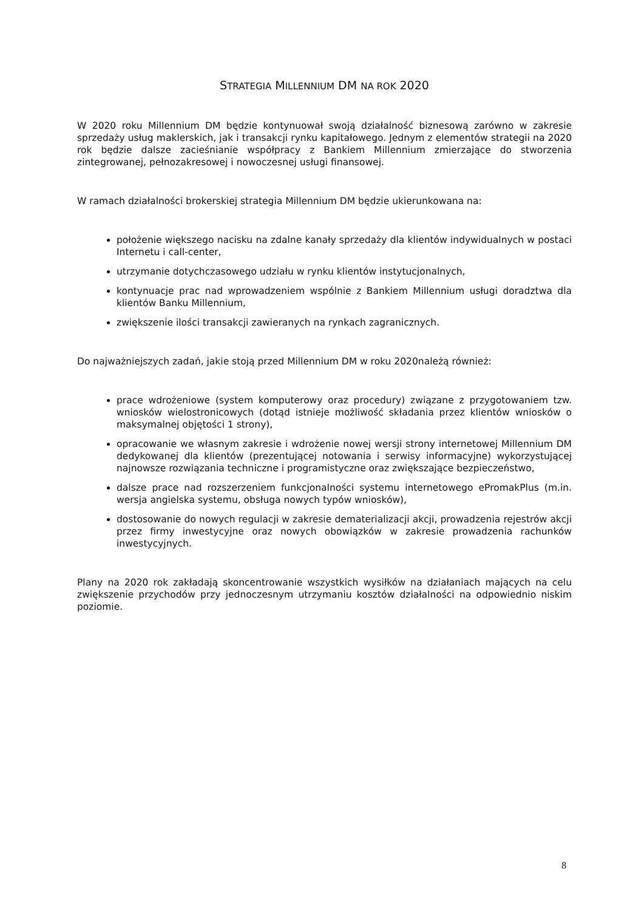STRATEGIA MILLENNIUM DM NA ROK 2020
W 2020 roku Millennium DM będzie kontynuował swoją działalność biznesową zarówno w zakresie sprzedaży usług maklerskich, jak i transakcji rynku kapitałowego. Jednym z elementów strategii na 2020 rok będzie dalsze zacieśnianie współpracy z Bankiem Millennium zmierzające do stworzenia zintegrowanej, pełnozakresowej i nowoczesnej usługi finansowej.
W ramach działalności brokerskiej strategia Millennium DM będzie ukierunkowana na:
położenie większego nacisku na zdalne kanały sprzedaży dla klientów indywidualnych w postaci Internetu i call-center,
utrzymanie dotychczasowego udziału w rynku klientów instytucjonalnych,
kontynuacje prac nad wprowadzeniem wspólnie z Bankiem Millennium usługi doradztwa dla klientów Banku Millennium,
zwiększenie ilości transakcji zawieranych na rynkach zagranicznych.
Do najważniejszych zadań, jakie stoją przed Millennium DM w roku 2020należą również:
prace wdrożeniowe (system komputerowy oraz procedury) związane z przygotowaniem tzw. wniosków wielostronicowych (dotąd istnieje możliwość składania przez klientów wniosków o maksymalnej objętości 1 strony),
opracowanie we własnym zakresie i wdrożenie nowej wersji strony internetowej Millennium DM dedykowanej dla klientów (prezentującej notowania i serwisy informacyjne) wykorzystującej najnowsze rozwiązania techniczne i programistyczne oraz zwiększające bezpieczeństwo,
dalsze prace nad rozszerzeniem funkcjonalności systemu internetowego ePromakPlus (m.in. wersja angielska systemu, obsługa nowych typów wniosków),
dostosowanie do nowych regulacji w zakresie dematerializacji akcji, prowadzenia rejestrów akcji przez firmy inwestycyjne oraz nowych obowiązków w zakresie prowadzenia rachunków inwestycyjnych.
Plany na 2020 rok zakładają skoncentrowanie wszystkich wysiłków na działaniach mających na celu zwiększenie przychodów przy jednoczesnym utrzymaniu kosztów działalności na odpowiednio niskim poziomie.
8